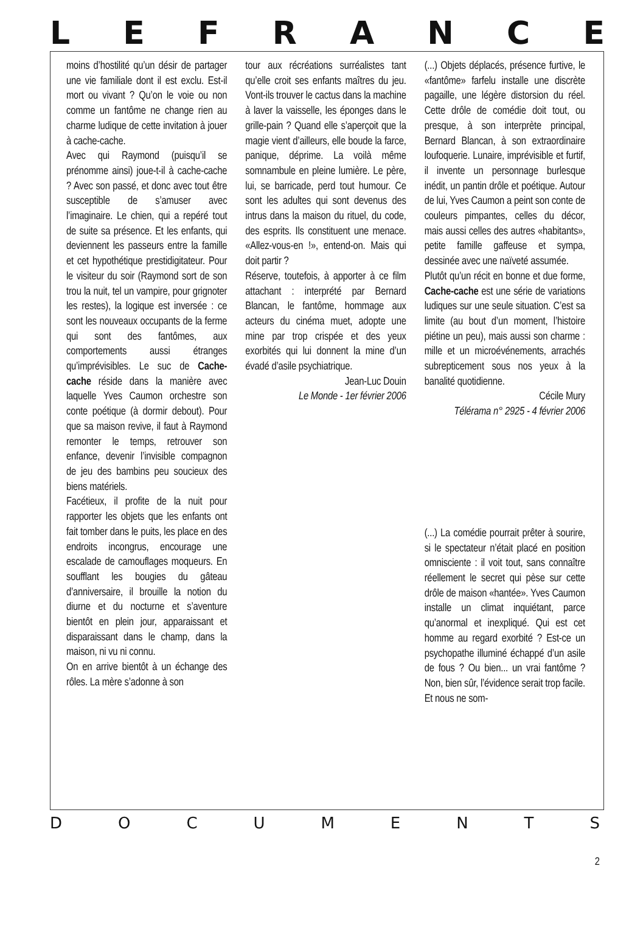LEFRANCE
moins d’hostilité qu’un désir de partager une vie familiale dont il est exclu. Est-il mort ou vivant ? Qu’on le voie ou non comme un fantôme ne change rien au charme ludique de cette invitation à jouer à cache-cache.
Avec qui Raymond (puisqu’il se prénomme ainsi) joue-t-il à cache-cache ? Avec son passé, et donc avec tout être susceptible de s’amuser avec l’imaginaire. Le chien, qui a repéré tout de suite sa présence. Et les enfants, qui deviennent les passeurs entre la famille et cet hypothétique prestidigitateur. Pour le visiteur du soir (Raymond sort de son trou la nuit, tel un vampire, pour grignoter les restes), la logique est inversée : ce sont les nouveaux occupants de la ferme qui sont des fantômes, aux comportements aussi étranges qu’imprévisibles. Le suc de Cache-cache réside dans la manière avec laquelle Yves Caumon orchestre son conte poétique (à dormir debout). Pour que sa maison revive, il faut à Raymond remonter le temps, retrouver son enfance, devenir l’invisible compagnon de jeu des bambins peu soucieux des biens matériels.
Facétieux, il profite de la nuit pour rapporter les objets que les enfants ont fait tomber dans le puits, les place en des endroits incongrus, encourage une escalade de camouflages moqueurs. En soufflant les bougies du gâteau d’anniversaire, il brouille la notion du diurne et du nocturne et s’aventure bientôt en plein jour, apparaissant et disparaissant dans le champ, dans la maison, ni vu ni connu.
On en arrive bientôt à un échange des rôles. La mère s’adonne à son
tour aux récréations surréalistes tant qu’elle croit ses enfants maîtres du jeu. Vont-ils trouver le cactus dans la machine à laver la vaisselle, les éponges dans le grille-pain ? Quand elle s’aperçoit que la magie vient d’ailleurs, elle boude la farce, panique, déprime. La voilà même somnambule en pleine lumière. Le père, lui, se barricade, perd tout humour. Ce sont les adultes qui sont devenus des intrus dans la maison du rituel, du code, des esprits. Ils constituent une menace. «Allez-vous-en !», entend-on. Mais qui doit partir ?
Réserve, toutefois, à apporter à ce film attachant : interprété par Bernard Blancan, le fantôme, hommage aux acteurs du cinéma muet, adopte une mine par trop crispée et des yeux exorbités qui lui donnent la mine d’un évadé d’asile psychiatrique.
Jean-Luc Douin
Le Monde - 1er février 2006
(...) Objets déplacés, présence furtive, le «fantôme» farfelu installe une discrète pagaille, une légère distorsion du réel. Cette drôle de comédie doit tout, ou presque, à son interprète principal, Bernard Blancan, à son extraordinaire loufoquerie. Lunaire, imprévisible et furtif, il invente un personnage burlesque inédit, un pantin drôle et poétique. Autour de lui, Yves Caumon a peint son conte de couleurs pimpantes, celles du décor, mais aussi celles des autres «habitants», petite famille gaffeuse et sympa, dessinée avec une naïveté assumée.
Plutôt qu’un récit en bonne et due forme, Cache-cache est une série de variations ludiques sur une seule situation. C’est sa limite (au bout d’un moment, l’histoire piétine un peu), mais aussi son charme : mille et un microévénements, arrachés subrepticement sous nos yeux à la banalité quotidienne.
Cécile Mury
Télérama n° 2925 - 4 février 2006
(...) La comédie pourrait prêter à sourire, si le spectateur n’était placé en position omnisciente : il voit tout, sans connaître réellement le secret qui pèse sur cette drôle de maison «hantée». Yves Caumon installe un climat inquiétant, parce qu’anormal et inexpliqué. Qui est cet homme au regard exorbité ? Est-ce un psychopathe illuminé échappé d’un asile de fous ? Ou bien... un vrai fantôme ? Non, bien sûr, l’évidence serait trop facile. Et nous ne som-
DOCUMENTS
2